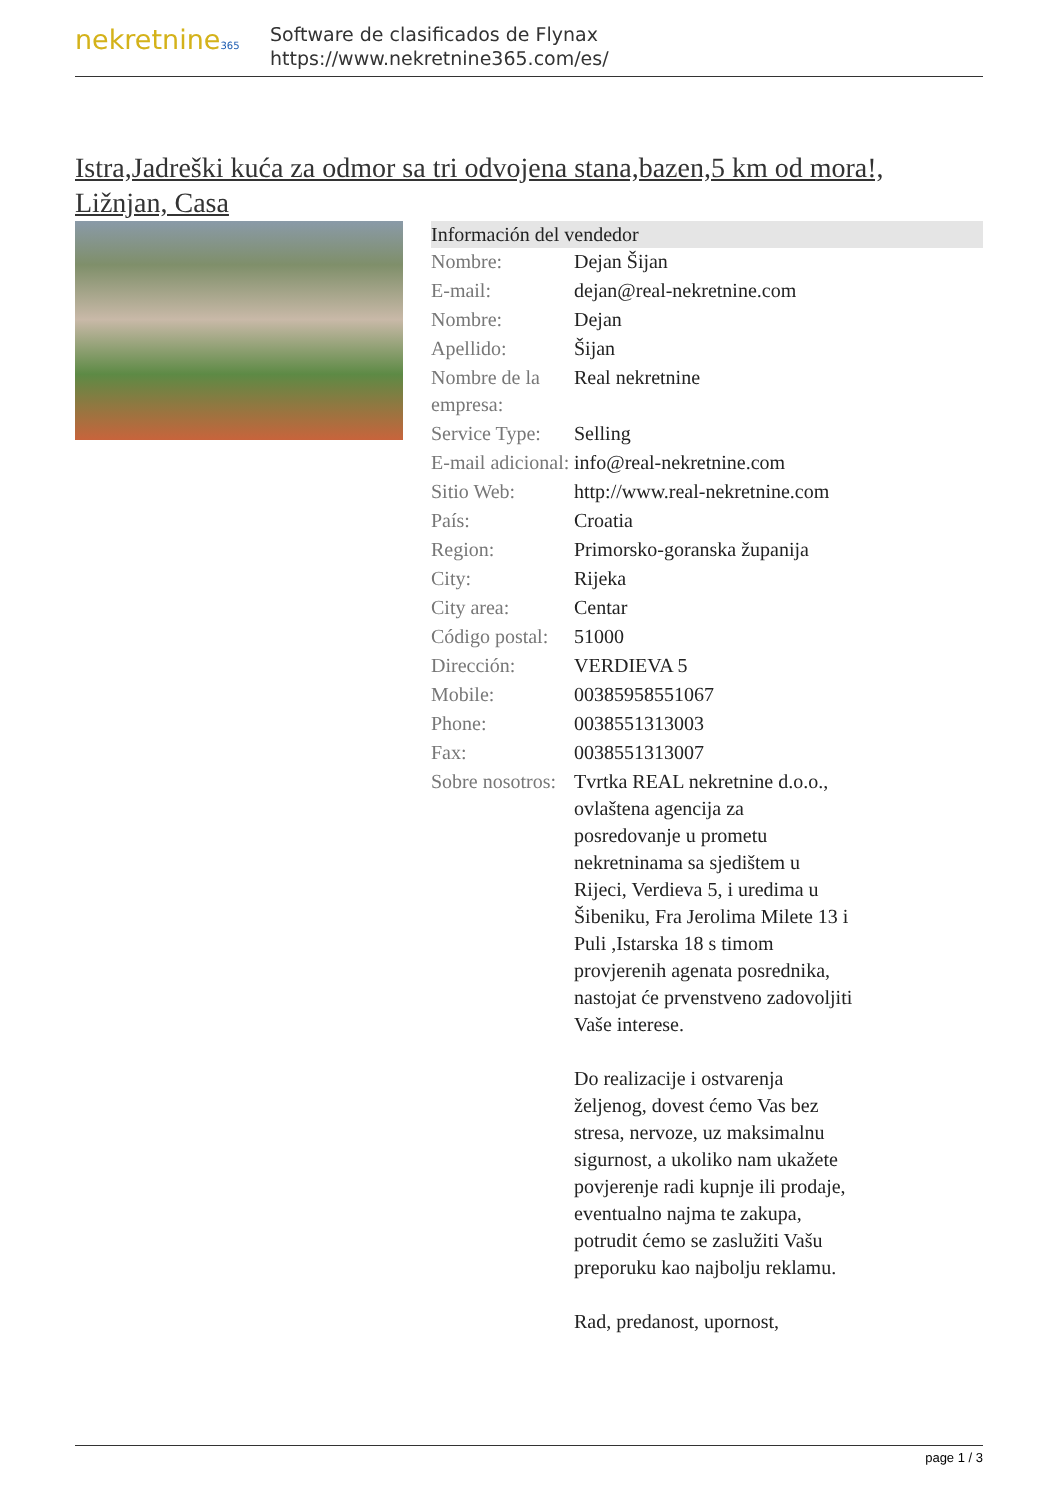nekretnine365
Software de clasificados de Flynax
https://www.nekretnine365.com/es/
Istra,Jadreški kuća za odmor sa tri odvojena stana,bazen,5 km od mora!, Ližnjan, Casa
| Información del vendedor | |
| --- | --- |
| Nombre: | Dejan Šijan |
| E-mail: | dejan@real-nekretnine.com |
| Nombre: | Dejan |
| Apellido: | Šijan |
| Nombre de la empresa: | Real nekretnine |
| Service Type: | Selling |
| E-mail adicional: | info@real-nekretnine.com |
| Sitio Web: | http://www.real-nekretnine.com |
| País: | Croatia |
| Region: | Primorsko-goranska županija |
| City: | Rijeka |
| City area: | Centar |
| Código postal: | 51000 |
| Dirección: | VERDIEVA 5 |
| Mobile: | 00385958551067 |
| Phone: | 0038551313003 |
| Fax: | 0038551313007 |
| Sobre nosotros: | Tvrtka REAL nekretnine d.o.o., ovlaštena agencija za posredovanje u prometu nekretninama sa sjedištem u Rijeci, Verdieva 5, i uredima u Šibeniku, Fra Jerolima Milete 13 i Puli ,Istarska 18 s timom provjerenih agenata posrednika, nastojat će prvenstveno zadovoljiti Vaše interese. Do realizacije i ostvarenja željenog, dovest ćemo Vas bez stresa, nervoze, uz maksimalnu sigurnost, a ukoliko nam ukažete povjerenje radi kupnje ili prodaje, eventualno najma te zakupa, potrudit ćemo se zaslužiti Vašu preporuku kao najbolju reklamu. Rad, predanost, upornost, |
page 1 / 3